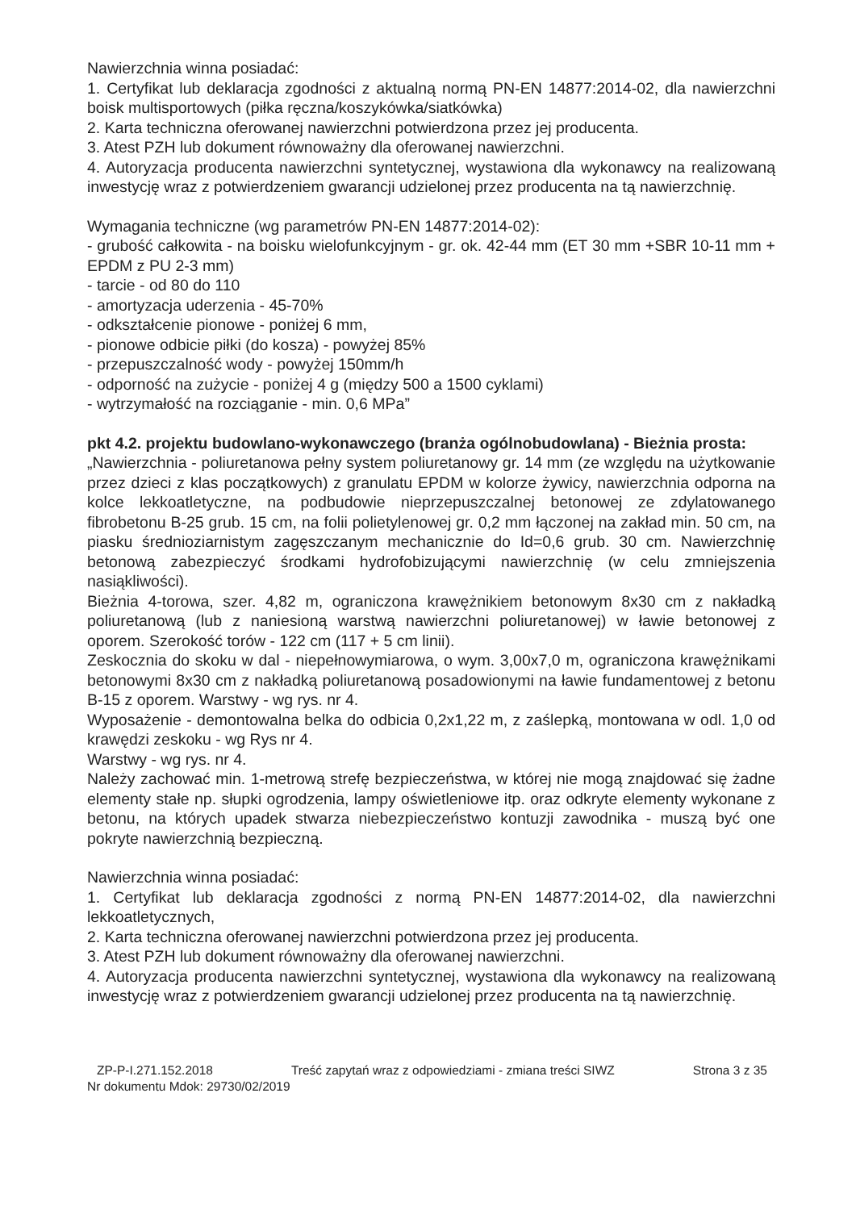Nawierzchnia winna posiadać:
1. Certyfikat lub deklaracja zgodności z aktualną normą PN-EN 14877:2014-02, dla nawierzchni boisk multisportowych (piłka ręczna/koszykówka/siatkówka)
2. Karta techniczna oferowanej nawierzchni potwierdzona przez jej producenta.
3. Atest PZH lub dokument równoważny dla oferowanej nawierzchni.
4. Autoryzacja producenta nawierzchni syntetycznej, wystawiona dla wykonawcy na realizowaną inwestycję wraz z potwierdzeniem gwarancji udzielonej przez producenta na tą nawierzchnię.
Wymagania techniczne (wg parametrów PN-EN 14877:2014-02):
- grubość całkowita - na boisku wielofunkcyjnym - gr. ok. 42-44 mm (ET 30 mm +SBR 10-11 mm + EPDM z PU 2-3 mm)
- tarcie - od 80 do 110
- amortyzacja uderzenia - 45-70%
- odkształcenie pionowe - poniżej 6 mm,
- pionowe odbicie piłki (do kosza) - powyżej 85%
- przepuszczalność wody - powyżej 150mm/h
- odporność na zużycie - poniżej 4 g (między 500 a 1500 cyklami)
- wytrzymałość na rozciąganie - min. 0,6 MPa”
pkt 4.2. projektu budowlano-wykonawczego (branża ogólnobudowlana) - Bieżnia prosta:
„Nawierzchnia - poliuretanowa pełny system poliuretanowy gr. 14 mm (ze względu na użytkowanie przez dzieci z klas początkowych) z granulatu EPDM w kolorze żywicy, nawierzchnia odporna na kolce lekkoatletyczne, na podbudowie nieprzepuszczalnej betonowej ze zdylatowanego fibrobetonu B-25 grub. 15 cm, na folii polietylenowej gr. 0,2 mm łączonej na zakład min. 50 cm, na piasku średnioziarnistym zagęszczanym mechanicznie do Id=0,6 grub. 30 cm. Nawierzchnię betonową zabezpieczyć środkami hydrofobizującymi nawierzchnię (w celu zmniejszenia nasiąkliwości).
Bieżnia 4-torowa, szer. 4,82 m, ograniczona krawężnikiem betonowym 8x30 cm z nakładką poliuretanową (lub z naniesioną warstwą nawierzchni poliuretanowej) w ławie betonowej z oporem. Szerokość torów - 122 cm (117 + 5 cm linii).
Zeskocznia do skoku w dal - niepełnowymiarowa, o wym. 3,00x7,0 m, ograniczona krawężnikami betonowymi 8x30 cm z nakładką poliuretanową posadowionymi na ławie fundamentowej z betonu B-15 z oporem. Warstwy - wg rys. nr 4.
Wyposażenie - demontowalna belka do odbicia 0,2x1,22 m, z zaślepką, montowana w odl. 1,0 od krawędzi zeskoku - wg Rys nr 4.
Warstwy - wg rys. nr 4.
Należy zachować min. 1-metrową strefę bezpieczeństwa, w której nie mogą znajdować się żadne elementy stałe np. słupki ogrodzenia, lampy oświetleniowe itp. oraz odkryte elementy wykonane z betonu, na których upadek stwarza niebezpieczeństwo kontuzji zawodnika - muszą być one pokryte nawierzchnią bezpieczną.
Nawierzchnia winna posiadać:
1. Certyfikat lub deklaracja zgodności z normą PN-EN 14877:2014-02, dla nawierzchni lekkoatletycznych,
2. Karta techniczna oferowanej nawierzchni potwierdzona przez jej producenta.
3. Atest PZH lub dokument równoważny dla oferowanej nawierzchni.
4. Autoryzacja producenta nawierzchni syntetycznej, wystawiona dla wykonawcy na realizowaną inwestycję wraz z potwierdzeniem gwarancji udzielonej przez producenta na tą nawierzchnię.
ZP-P-I.271.152.2018 Treść zapytań wraz z odpowiedziami - zmiana treści SIWZ Strona 3 z 35
Nr dokumentu Mdok: 29730/02/2019